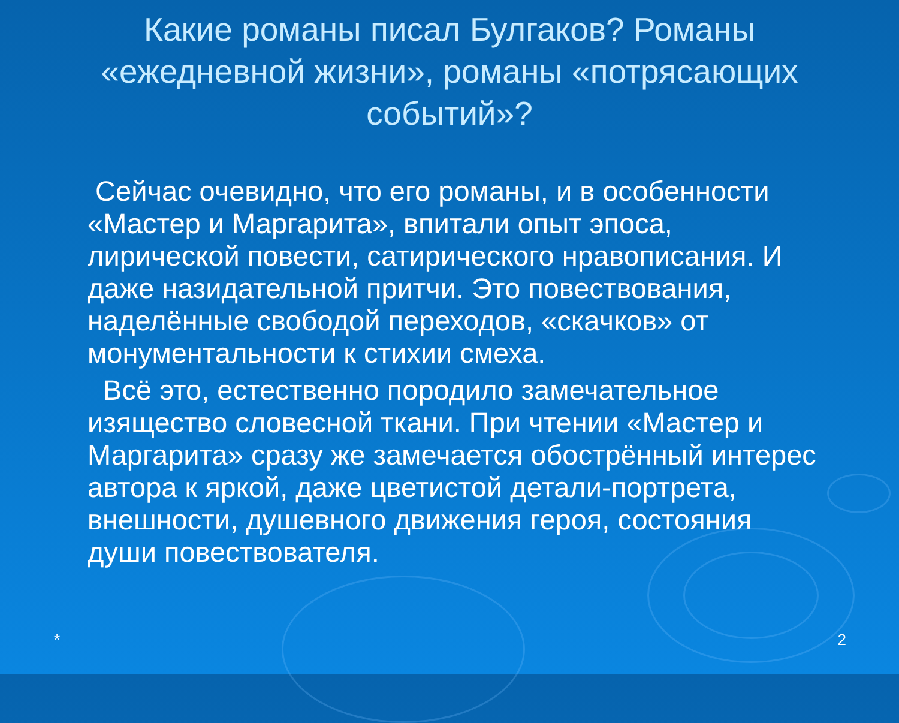Какие романы писал Булгаков? Романы «ежедневной жизни», романы «потрясающих событий»?
Сейчас очевидно, что его романы, и в особенности «Мастер и Маргарита», впитали опыт эпоса, лирической повести, сатирического нравописания. И даже назидательной притчи. Это повествования, наделённые свободой переходов, «скачков» от монументальности к стихии смеха.
Всё это, естественно породило замечательное изящество словесной ткани. При чтении «Мастер и Маргарита» сразу же замечается обострённый интерес автора к яркой, даже цветистой детали-портрета, внешности, душевного движения героя, состояния души повествователя.
* 2